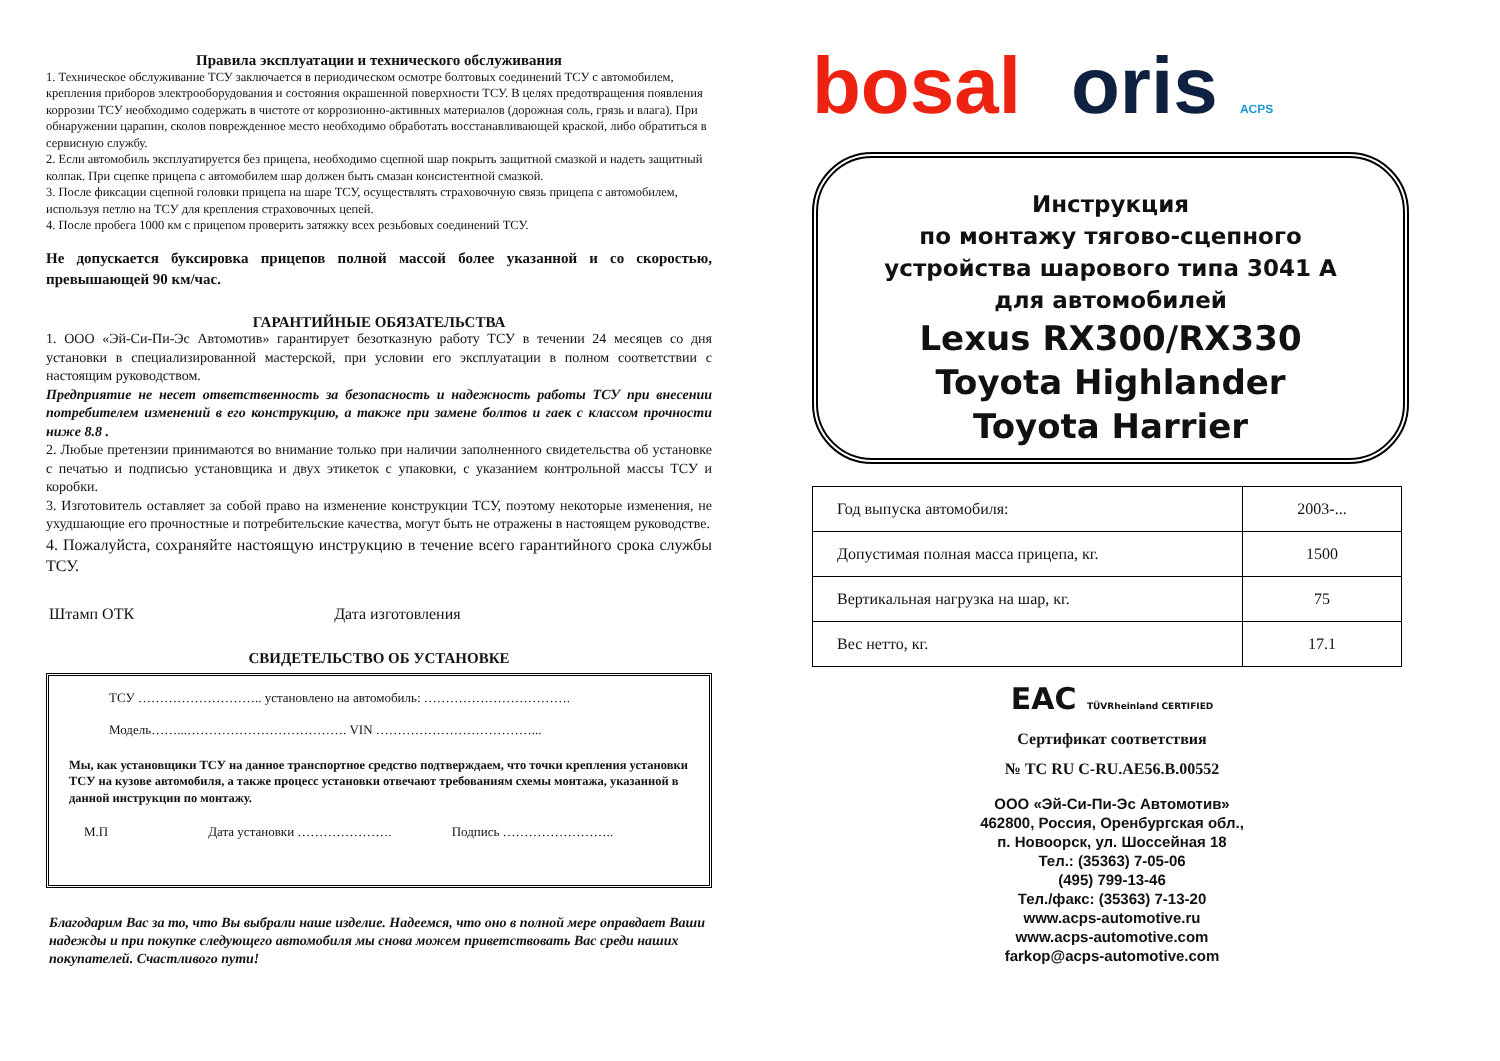Правила эксплуатации и технического обслуживания
1. Техническое обслуживание ТСУ заключается в периодическом осмотре болтовых соединений ТСУ с автомобилем, крепления приборов электрооборудования и состояния окрашенной поверхности ТСУ. В целях предотвращения появления коррозии ТСУ необходимо содержать в чистоте от коррозионно-активных материалов (дорожная соль, грязь и влага). При обнаружении царапин, сколов поврежденное место необходимо обработать восстанавливающей краской, либо обратиться в сервисную службу.
2. Если автомобиль эксплуатируется без прицепа, необходимо сцепной шар покрыть защитной смазкой и надеть защитный колпак. При сцепке прицепа с автомобилем шар должен быть смазан консистентной смазкой.
3. После фиксации сцепной головки прицепа на шаре ТСУ, осуществлять страховочную связь прицепа с автомобилем, используя петлю на ТСУ для крепления страховочных цепей.
4. После пробега 1000 км с прицепом проверить затяжку всех резьбовых соединений ТСУ.
Не допускается буксировка прицепов полной массой более указанной и со скоростью, превышающей 90 км/час.
ГАРАНТИЙНЫЕ ОБЯЗАТЕЛЬСТВА
1. ООО «Эй-Си-Пи-Эс Автомотив» гарантирует безотказную работу ТСУ в течении 24 месяцев со дня установки в специализированной мастерской, при условии его эксплуатации в полном соответствии с настоящим руководством.
Предприятие не несет ответственность за безопасность и надежность работы ТСУ при внесении потребителем изменений в его конструкцию, а также при замене болтов и гаек с классом прочности ниже 8.8 .
2. Любые претензии принимаются во внимание только при наличии заполненного свидетельства об установке с печатью и подписью установщика и двух этикеток с упаковки, с указанием контрольной массы ТСУ и коробки.
3. Изготовитель оставляет за собой право на изменение конструкции ТСУ, поэтому некоторые изменения, не ухудшающие его прочностные и потребительские качества, могут быть не отражены в настоящем руководстве.
4. Пожалуйста, сохраняйте настоящую инструкцию в течение всего гарантийного срока службы ТСУ.
Штамп ОТК Дата изготовления
СВИДЕТЕЛЬСТВО ОБ УСТАНОВКЕ
ТСУ ……………………….. установлено на автомобиль: …………………………….
Модель……...………………………………. VIN ………………………………...
Мы, как установщики ТСУ на данное транспортное средство подтверждаем, что точки крепления установки ТСУ на кузове автомобиля, а также процесс установки отвечают требованиям схемы монтажа, указанной в данной инструкции по монтажу.
М.П Дата установки …………………. Подпись ……………………..
Благодарим Вас за то, что Вы выбрали наше изделие. Надеемся, что оно в полной мере оправдает Ваши надежды и при покупке следующего автомобиля мы снова можем приветствовать Вас среди наших покупателей. Счастливого пути!
bosal oris ACPS
Инструкция
по монтажу тягово-сцепного
устройства шарового типа 3041 A
для автомобилей
Lexus RX300/RX330
Toyota Highlander
Toyota Harrier
| Год выпуска автомобиля: | 2003-... |
| Допустимая полная масса прицепа, кг. | 1500 |
| Вертикальная нагрузка на шар, кг. | 75 |
| Вес нетто, кг. | 17.1 |
EAC TÜVRheinland CERTIFIED
Сертификат соответствия
№ ТС RU C-RU.AE56.B.00552
ООО «Эй-Си-Пи-Эс Автомотив»
462800, Россия, Оренбургская обл.,
п. Новоорск, ул. Шоссейная 18
Тел.: (35363) 7-05-06
(495) 799-13-46
Тел./факс: (35363) 7-13-20
www.acps-automotive.ru
www.acps-automotive.com
farkop@acps-automotive.com